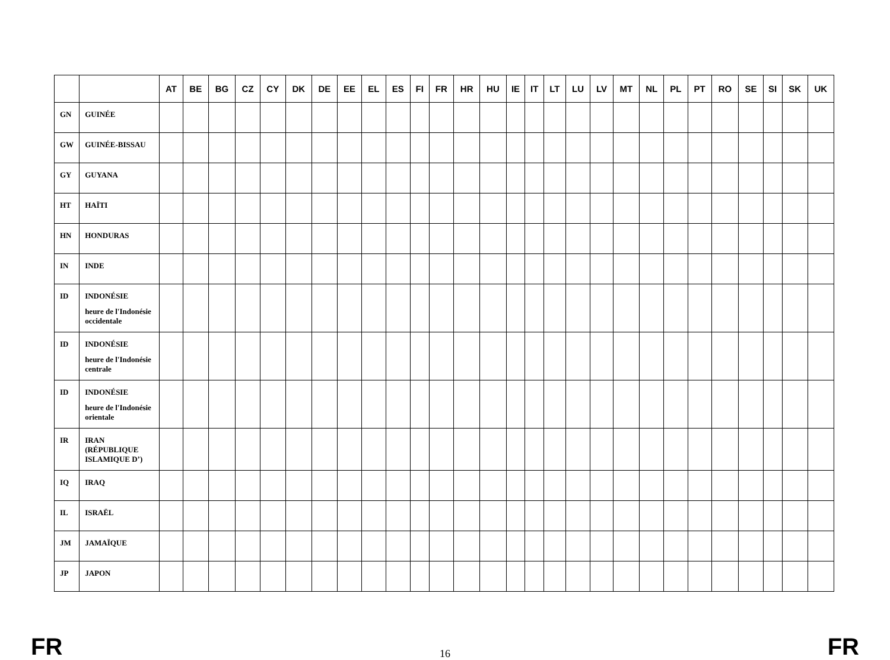| | | AT | BE | BG | CZ | CY | DK | DE | EE | EL | ES | FI | FR | HR | HU | IE | IT | LT | LU | LV | MT | NL | PL | PT | RO | SE | SI | SK | UK |
| --- | --- | --- | --- | --- | --- | --- | --- | --- | --- | --- | --- | --- | --- | --- | --- | --- | --- | --- | --- | --- | --- | --- | --- | --- | --- | --- | --- | --- | --- |
| GN | GUINÉE | | | | | | | | | | | | | | | | | | | | | | | | | | | | |
| GW | GUINÉE-BISSAU | | | | | | | | | | | | | | | | | | | | | | | | | | | | |
| GY | GUYANA | | | | | | | | | | | | | | | | | | | | | | | | | | | | |
| HT | HAÏTI | | | | | | | | | | | | | | | | | | | | | | | | | | | | |
| HN | HONDURAS | | | | | | | | | | | | | | | | | | | | | | | | | | | | |
| IN | INDE | | | | | | | | | | | | | | | | | | | | | | | | | | | | |
| ID | INDONÉSIE heure de l'Indonésie occidentale | | | | | | | | | | | | | | | | | | | | | | | | | | | | |
| ID | INDONÉSIE heure de l'Indonésie centrale | | | | | | | | | | | | | | | | | | | | | | | | | | | | |
| ID | INDONÉSIE heure de l'Indonésie orientale | | | | | | | | | | | | | | | | | | | | | | | | | | | | |
| IR | IRAN (RÉPUBLIQUE ISLAMIQUE D’) | | | | | | | | | | | | | | | | | | | | | | | | | | | | |
| IQ | IRAQ | | | | | | | | | | | | | | | | | | | | | | | | | | | | |
| IL | ISRAËL | | | | | | | | | | | | | | | | | | | | | | | | | | | | |
| JM | JAMAÏQUE | | | | | | | | | | | | | | | | | | | | | | | | | | | | |
| JP | JAPON | | | | | | | | | | | | | | | | | | | | | | | | | | | | |
FR 16 FR